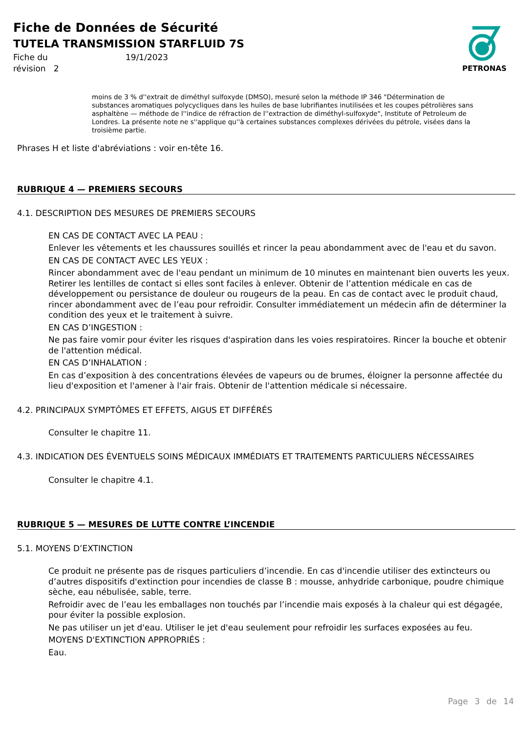Fiche de Données de Sécurité
TUTELA TRANSMISSION STARFLUID 7S
Fiche du 19/1/2023 révision 2
PETRONAS
moins de 3 % d''extrait de diméthyl sulfoxyde (DMSO), mesuré selon la méthode IP 346 "Détermination de substances aromatiques polycycliques dans les huiles de base lubrifiantes inutilisées et les coupes pétrolières sans asphaltène — méthode de l''indice de réfraction de l''extraction de diméthyl-sulfoxyde", Institute of Petroleum de Londres. La présente note ne s''applique qu''à certaines substances complexes dérivées du pétrole, visées dans la troisième partie.
Phrases H et liste d'abréviations : voir en-tête 16.
RUBRIQUE 4 — PREMIERS SECOURS
4.1. DESCRIPTION DES MESURES DE PREMIERS SECOURS
EN CAS DE CONTACT AVEC LA PEAU :
Enlever les vêtements et les chaussures souillés et rincer la peau abondamment avec de l'eau et du savon.
EN CAS DE CONTACT AVEC LES YEUX :
Rincer abondamment avec de l'eau pendant un minimum de 10 minutes en maintenant bien ouverts les yeux. Retirer les lentilles de contact si elles sont faciles à enlever. Obtenir de l’attention médicale en cas de développement ou persistance de douleur ou rougeurs de la peau. En cas de contact avec le produit chaud, rincer abondamment avec de l’eau pour refroidir. Consulter immédiatement un médecin afin de déterminer la condition des yeux et le traitement à suivre.
EN CAS D’INGESTION :
Ne pas faire vomir pour éviter les risques d'aspiration dans les voies respiratoires. Rincer la bouche et obtenir de l'attention médical.
EN CAS D’INHALATION :
En cas d’exposition à des concentrations élevées de vapeurs ou de brumes, éloigner la personne affectée du lieu d'exposition et l'amener à l'air frais. Obtenir de l'attention médicale si nécessaire.
4.2. PRINCIPAUX SYMPTÔMES ET EFFETS, AIGUS ET DIFFÉRÉS
Consulter le chapitre 11.
4.3. INDICATION DES ÉVENTUELS SOINS MÉDICAUX IMMÉDIATS ET TRAITEMENTS PARTICULIERS NÉCESSAIRES
Consulter le chapitre 4.1.
RUBRIQUE 5 — MESURES DE LUTTE CONTRE L’INCENDIE
5.1. MOYENS D’EXTINCTION
Ce produit ne présente pas de risques particuliers d’incendie. En cas d'incendie utiliser des extincteurs ou d’autres dispositifs d'extinction pour incendies de classe B : mousse, anhydride carbonique, poudre chimique sèche, eau nébulisée, sable, terre.
Refroidir avec de l’eau les emballages non touchés par l’incendie mais exposés à la chaleur qui est dégagée, pour éviter la possible explosion.
Ne pas utiliser un jet d'eau. Utiliser le jet d'eau seulement pour refroidir les surfaces exposées au feu.
MOYENS D'EXTINCTION APPROPRIÉS :
Eau.
Page 3 de 14